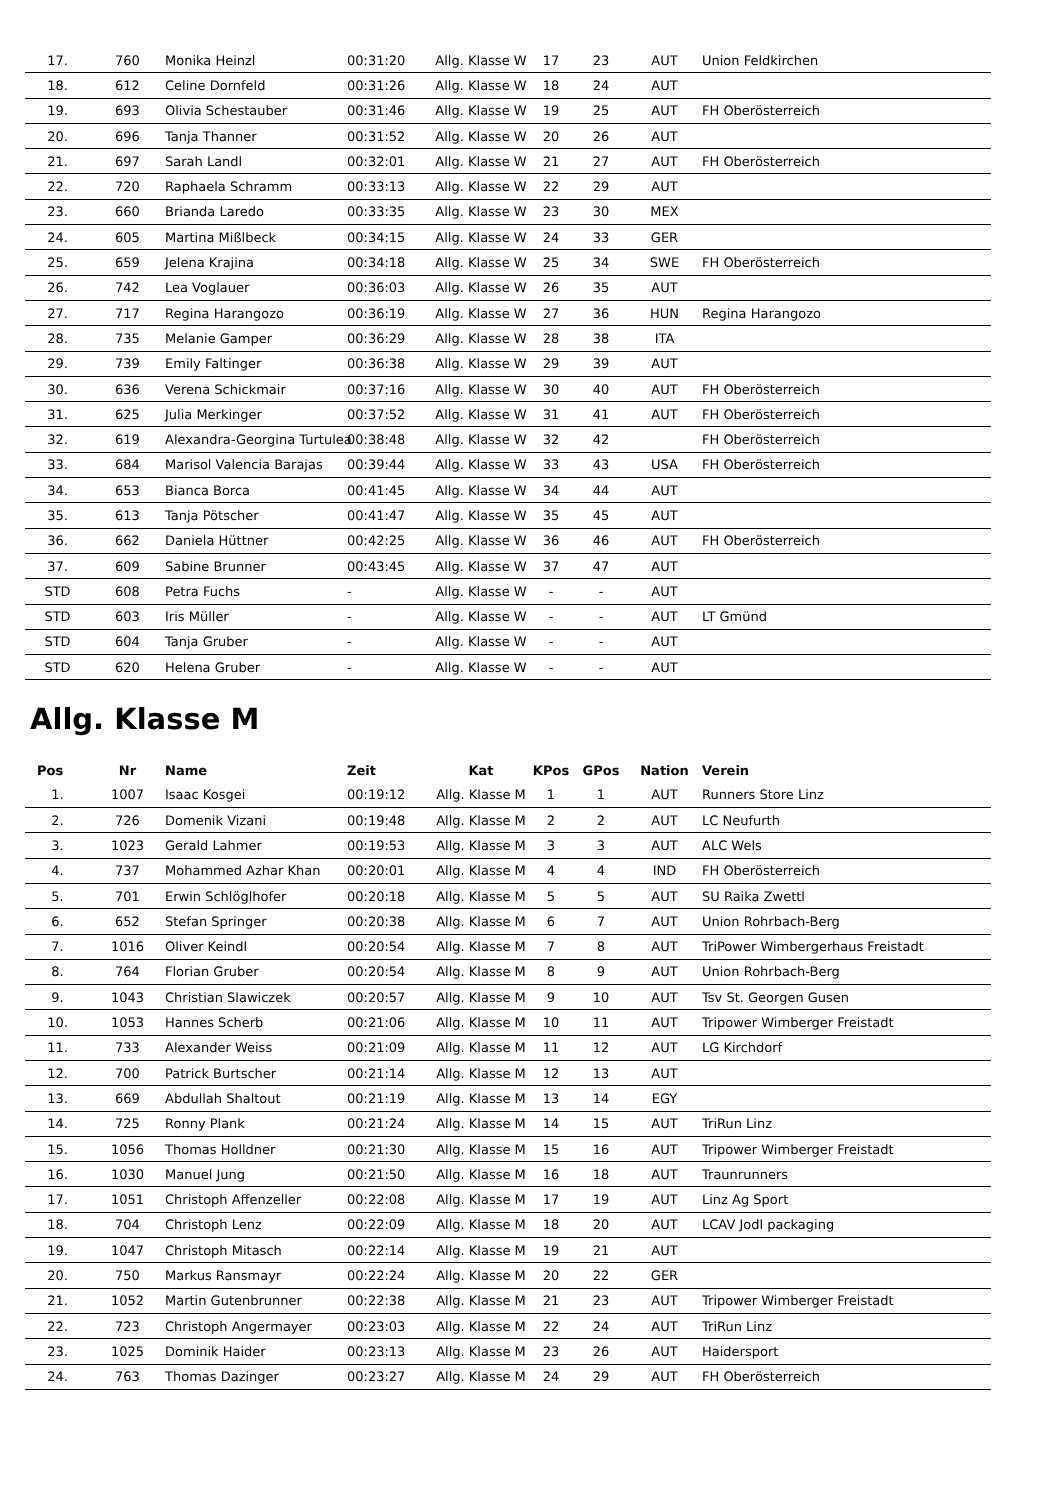| 17. | 760 | Monika Heinzl | 00:31:20 | Allg. Klasse W | 17 | 23 | AUT | Union Feldkirchen |
| 18. | 612 | Celine Dornfeld | 00:31:26 | Allg. Klasse W | 18 | 24 | AUT | |
| 19. | 693 | Olivia Schestauber | 00:31:46 | Allg. Klasse W | 19 | 25 | AUT | FH Oberösterreich |
| 20. | 696 | Tanja Thanner | 00:31:52 | Allg. Klasse W | 20 | 26 | AUT | |
| 21. | 697 | Sarah Landl | 00:32:01 | Allg. Klasse W | 21 | 27 | AUT | FH Oberösterreich |
| 22. | 720 | Raphaela Schramm | 00:33:13 | Allg. Klasse W | 22 | 29 | AUT | |
| 23. | 660 | Brianda Laredo | 00:33:35 | Allg. Klasse W | 23 | 30 | MEX | |
| 24. | 605 | Martina Mißlbeck | 00:34:15 | Allg. Klasse W | 24 | 33 | GER | |
| 25. | 659 | Jelena Krajina | 00:34:18 | Allg. Klasse W | 25 | 34 | SWE | FH Oberösterreich |
| 26. | 742 | Lea Voglauer | 00:36:03 | Allg. Klasse W | 26 | 35 | AUT | |
| 27. | 717 | Regina Harangozo | 00:36:19 | Allg. Klasse W | 27 | 36 | HUN | Regina Harangozo |
| 28. | 735 | Melanie Gamper | 00:36:29 | Allg. Klasse W | 28 | 38 | ITA | |
| 29. | 739 | Emily Faltinger | 00:36:38 | Allg. Klasse W | 29 | 39 | AUT | |
| 30. | 636 | Verena Schickmair | 00:37:16 | Allg. Klasse W | 30 | 40 | AUT | FH Oberösterreich |
| 31. | 625 | Julia Merkinger | 00:37:52 | Allg. Klasse W | 31 | 41 | AUT | FH Oberösterreich |
| 32. | 619 | Alexandra-Georgina Turtulea | 00:38:48 | Allg. Klasse W | 32 | 42 | | FH Oberösterreich |
| 33. | 684 | Marisol Valencia Barajas | 00:39:44 | Allg. Klasse W | 33 | 43 | USA | FH Oberösterreich |
| 34. | 653 | Bianca Borca | 00:41:45 | Allg. Klasse W | 34 | 44 | AUT | |
| 35. | 613 | Tanja Pötscher | 00:41:47 | Allg. Klasse W | 35 | 45 | AUT | |
| 36. | 662 | Daniela Hüttner | 00:42:25 | Allg. Klasse W | 36 | 46 | AUT | FH Oberösterreich |
| 37. | 609 | Sabine Brunner | 00:43:45 | Allg. Klasse W | 37 | 47 | AUT | |
| STD | 608 | Petra Fuchs | - | Allg. Klasse W | - | - | AUT | |
| STD | 603 | Iris Müller | - | Allg. Klasse W | - | - | AUT | LT Gmünd |
| STD | 604 | Tanja Gruber | - | Allg. Klasse W | - | - | AUT | |
| STD | 620 | Helena Gruber | - | Allg. Klasse W | - | - | AUT | |
Allg. Klasse M
| Pos | Nr | Name | Zeit | Kat | KPos | GPos | Nation | Verein |
| --- | --- | --- | --- | --- | --- | --- | --- | --- |
| 1. | 1007 | Isaac Kosgei | 00:19:12 | Allg. Klasse M | 1 | 1 | AUT | Runners Store Linz |
| 2. | 726 | Domenik Vizani | 00:19:48 | Allg. Klasse M | 2 | 2 | AUT | LC Neufurth |
| 3. | 1023 | Gerald Lahmer | 00:19:53 | Allg. Klasse M | 3 | 3 | AUT | ALC Wels |
| 4. | 737 | Mohammed Azhar Khan | 00:20:01 | Allg. Klasse M | 4 | 4 | IND | FH Oberösterreich |
| 5. | 701 | Erwin Schlöglhofer | 00:20:18 | Allg. Klasse M | 5 | 5 | AUT | SU Raika Zwettl |
| 6. | 652 | Stefan Springer | 00:20:38 | Allg. Klasse M | 6 | 7 | AUT | Union Rohrbach-Berg |
| 7. | 1016 | Oliver Keindl | 00:20:54 | Allg. Klasse M | 7 | 8 | AUT | TriPower Wimbergerhaus Freistadt |
| 8. | 764 | Florian Gruber | 00:20:54 | Allg. Klasse M | 8 | 9 | AUT | Union Rohrbach-Berg |
| 9. | 1043 | Christian Slawiczek | 00:20:57 | Allg. Klasse M | 9 | 10 | AUT | Tsv St. Georgen Gusen |
| 10. | 1053 | Hannes Scherb | 00:21:06 | Allg. Klasse M | 10 | 11 | AUT | Tripower Wimberger Freistadt |
| 11. | 733 | Alexander Weiss | 00:21:09 | Allg. Klasse M | 11 | 12 | AUT | LG Kirchdorf |
| 12. | 700 | Patrick Burtscher | 00:21:14 | Allg. Klasse M | 12 | 13 | AUT | |
| 13. | 669 | Abdullah Shaltout | 00:21:19 | Allg. Klasse M | 13 | 14 | EGY | |
| 14. | 725 | Ronny Plank | 00:21:24 | Allg. Klasse M | 14 | 15 | AUT | TriRun Linz |
| 15. | 1056 | Thomas Holldner | 00:21:30 | Allg. Klasse M | 15 | 16 | AUT | Tripower Wimberger Freistadt |
| 16. | 1030 | Manuel Jung | 00:21:50 | Allg. Klasse M | 16 | 18 | AUT | Traunrunners |
| 17. | 1051 | Christoph Affenzeller | 00:22:08 | Allg. Klasse M | 17 | 19 | AUT | Linz Ag Sport |
| 18. | 704 | Christoph Lenz | 00:22:09 | Allg. Klasse M | 18 | 20 | AUT | LCAV Jodl packaging |
| 19. | 1047 | Christoph Mitasch | 00:22:14 | Allg. Klasse M | 19 | 21 | AUT | |
| 20. | 750 | Markus Ransmayr | 00:22:24 | Allg. Klasse M | 20 | 22 | GER | |
| 21. | 1052 | Martin Gutenbrunner | 00:22:38 | Allg. Klasse M | 21 | 23 | AUT | Tripower Wimberger Freistadt |
| 22. | 723 | Christoph Angermayer | 00:23:03 | Allg. Klasse M | 22 | 24 | AUT | TriRun Linz |
| 23. | 1025 | Dominik Haider | 00:23:13 | Allg. Klasse M | 23 | 26 | AUT | Haidersport |
| 24. | 763 | Thomas Dazinger | 00:23:27 | Allg. Klasse M | 24 | 29 | AUT | FH Oberösterreich |